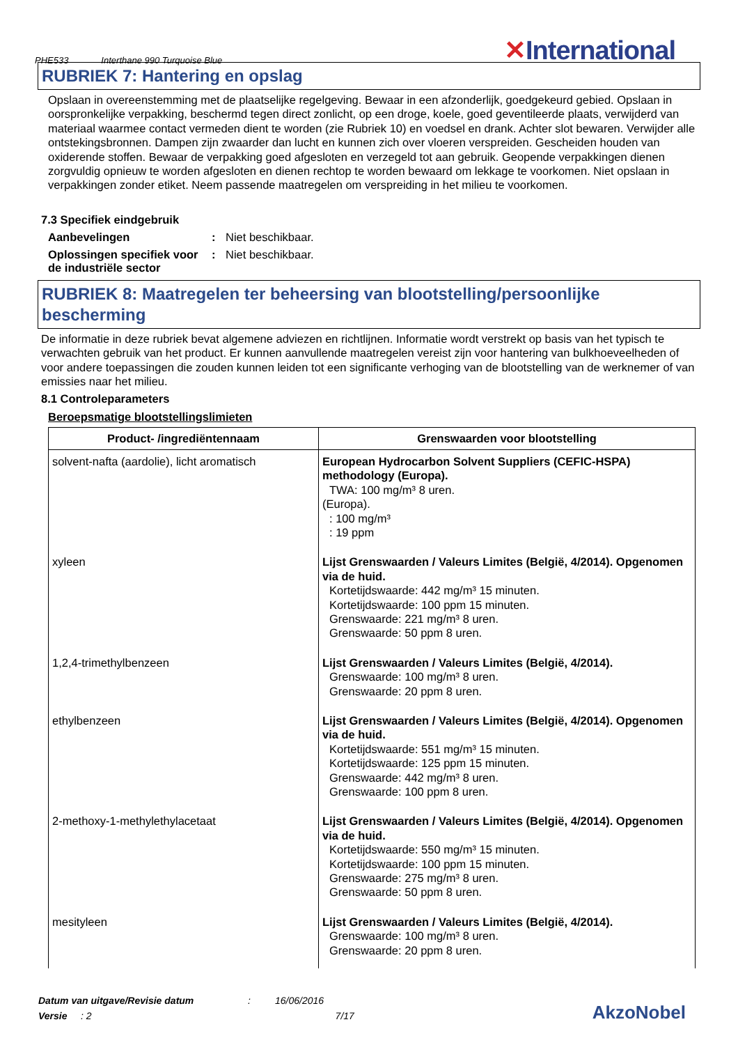PHE533 Interthane 990 Turquoise Blue
✕International
RUBRIEK 7: Hantering en opslag
Opslaan in overeenstemming met de plaatselijke regelgeving. Bewaar in een afzonderlijk, goedgekeurd gebied. Opslaan in oorspronkelijke verpakking, beschermd tegen direct zonlicht, op een droge, koele, goed geventileerde plaats, verwijderd van materiaal waarmee contact vermeden dient te worden (zie Rubriek 10) en voedsel en drank. Achter slot bewaren. Verwijder alle ontstekingsbronnen. Dampen zijn zwaarder dan lucht en kunnen zich over vloeren verspreiden. Gescheiden houden van oxiderende stoffen. Bewaar de verpakking goed afgesloten en verzegeld tot aan gebruik. Geopende verpakkingen dienen zorgvuldig opnieuw te worden afgesloten en dienen rechtop te worden bewaard om lekkage te voorkomen. Niet opslaan in verpakkingen zonder etiket. Neem passende maatregelen om verspreiding in het milieu te voorkomen.
7.3 Specifiek eindgebruik
Aanbevelingen: Niet beschikbaar.
Oplossingen specifiek voor de industriële sector: Niet beschikbaar.
RUBRIEK 8: Maatregelen ter beheersing van blootstelling/persoonlijke bescherming
De informatie in deze rubriek bevat algemene adviezen en richtlijnen. Informatie wordt verstrekt op basis van het typisch te verwachten gebruik van het product. Er kunnen aanvullende maatregelen vereist zijn voor hantering van bulkhoeveelheden of voor andere toepassingen die zouden kunnen leiden tot een significante verhoging van de blootstelling van de werknemer of van emissies naar het milieu.
8.1 Controleparameters
Beroepsmatige blootstellingslimieten
| Product- /ingrediëntennaam | Grenswaarden voor blootstelling |
| --- | --- |
| solvent-nafta (aardolie), licht aromatisch | European Hydrocarbon Solvent Suppliers (CEFIC-HSPA) methodology (Europa). TWA: 100 mg/m³ 8 uren. (Europa). : 100 mg/m³ : 19 ppm |
| xyleen | Lijst Grenswaarden / Valeurs Limites (België, 4/2014). Opgenomen via de huid. Kortetijdswaarde: 442 mg/m³ 15 minuten. Kortetijdswaarde: 100 ppm 15 minuten. Grenswaarde: 221 mg/m³ 8 uren. Grenswaarde: 50 ppm 8 uren. |
| 1,2,4-trimethylbenzeen | Lijst Grenswaarden / Valeurs Limites (België, 4/2014). Grenswaarde: 100 mg/m³ 8 uren. Grenswaarde: 20 ppm 8 uren. |
| ethylbenzeen | Lijst Grenswaarden / Valeurs Limites (België, 4/2014). Opgenomen via de huid. Kortetijdswaarde: 551 mg/m³ 15 minuten. Kortetijdswaarde: 125 ppm 15 minuten. Grenswaarde: 442 mg/m³ 8 uren. Grenswaarde: 100 ppm 8 uren. |
| 2-methoxy-1-methylethylacetaat | Lijst Grenswaarden / Valeurs Limites (België, 4/2014). Opgenomen via de huid. Kortetijdswaarde: 550 mg/m³ 15 minuten. Kortetijdswaarde: 100 ppm 15 minuten. Grenswaarde: 275 mg/m³ 8 uren. Grenswaarde: 50 ppm 8 uren. |
| mesityleen | Lijst Grenswaarden / Valeurs Limites (België, 4/2014). Grenswaarde: 100 mg/m³ 8 uren. Grenswaarde: 20 ppm 8 uren. |
Datum van uitgave/Revisie datum : 16/06/2016
Versie : 2 7/17
AkzoNobel